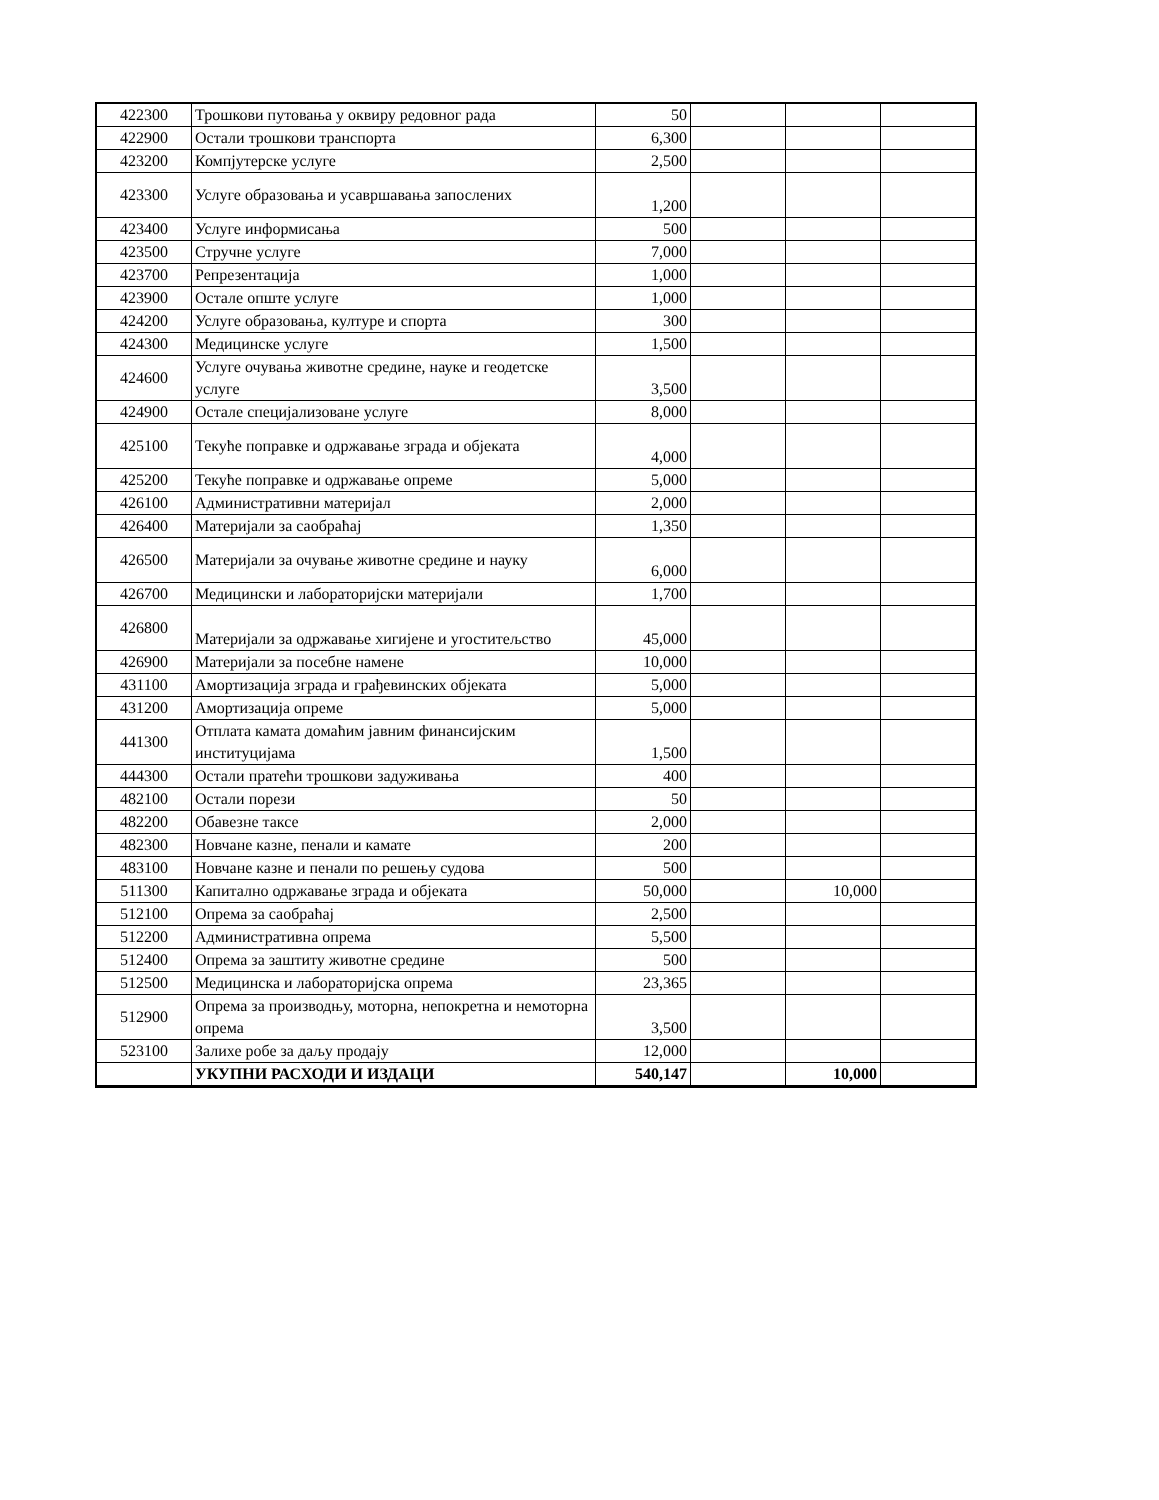| 422300 | Трошкови путовања у оквиру редовног рада | 50 | | | |
| 422900 | Остали трошкови транспорта | 6,300 | | | |
| 423200 | Компјутерске услуге | 2,500 | | | |
| 423300 | Услуге образовања и усавршавања запослених | 1,200 | | | |
| 423400 | Услуге информисања | 500 | | | |
| 423500 | Стручне услуге | 7,000 | | | |
| 423700 | Репрезентација | 1,000 | | | |
| 423900 | Остале опште услуге | 1,000 | | | |
| 424200 | Услуге образовања, културе и спорта | 300 | | | |
| 424300 | Медицинске услуге | 1,500 | | | |
| 424600 | Услуге очувања животне средине, науке и геодетске услуге | 3,500 | | | |
| 424900 | Остале специјализоване услуге | 8,000 | | | |
| 425100 | Текуће поправке и одржавање зграда и објеката | 4,000 | | | |
| 425200 | Текуће поправке и одржавање опреме | 5,000 | | | |
| 426100 | Административни материјал | 2,000 | | | |
| 426400 | Материјали за саобраћај | 1,350 | | | |
| 426500 | Материјали за очување животне средине и науку | 6,000 | | | |
| 426700 | Медицински и лабораторијски материјали | 1,700 | | | |
| 426800 | Материјали за одржавање хигијене и угоститељство | 45,000 | | | |
| 426900 | Материјали за посебне намене | 10,000 | | | |
| 431100 | Амортизација зграда и грађевинских објеката | 5,000 | | | |
| 431200 | Амортизација опреме | 5,000 | | | |
| 441300 | Отплата камата домаћим јавним финансијским институцијама | 1,500 | | | |
| 444300 | Остали пратећи трошкови задуживања | 400 | | | |
| 482100 | Остали порези | 50 | | | |
| 482200 | Обавезне таксе | 2,000 | | | |
| 482300 | Новчане казне, пенали и камате | 200 | | | |
| 483100 | Новчане казне и пенали по решењу судова | 500 | | | |
| 511300 | Капитално одржавање зграда и објеката | 50,000 | | 10,000 | |
| 512100 | Опрема за саобраћај | 2,500 | | | |
| 512200 | Административна опрема | 5,500 | | | |
| 512400 | Опрема за заштиту животне средине | 500 | | | |
| 512500 | Медицинска и лабораторијска опрема | 23,365 | | | |
| 512900 | Опрема за производњу, моторна, непокретна и немоторна опрема | 3,500 | | | |
| 523100 | Залихе робе за даљу продају | 12,000 | | | |
| | УКУПНИ РАСХОДИ И ИЗДАЦИ | 540,147 | | 10,000 | |